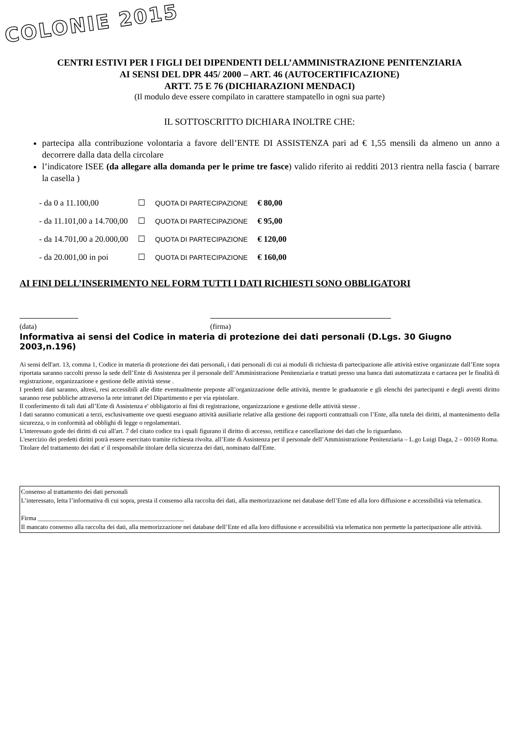COLONIE 2015
CENTRI ESTIVI PER I FIGLI DEI DIPENDENTI DELL’AMMINISTRAZIONE PENITENZIARIA
AI SENSI DEL DPR 445/ 2000 – ART. 46 (AUTOCERTIFICAZIONE)
ARTT. 75 E 76 (DICHIARAZIONI MENDACI)
(Il modulo deve essere compilato in carattere stampatello in ogni sua parte)
IL SOTTOSCRITTO DICHIARA INOLTRE CHE:
partecipa alla contribuzione volontaria a favore dell’ENTE DI ASSISTENZA pari ad € 1,55 mensili da almeno un anno a decorrere dalla data della circolare
l’indicatore ISEE (da allegare alla domanda per le prime tre fasce) valido riferito ai redditi 2013 rientra nella fascia ( barrare la casella )
| - da 0 a 11.100,00 | ☐ | QUOTA DI PARTECIPAZIONE | € 80,00 |
| - da 11.101,00 a 14.700,00 | ☐ | QUOTA DI PARTECIPAZIONE | € 95,00 |
| - da 14.701,00 a 20.000,00 | ☐ | QUOTA DI PARTECIPAZIONE | € 120,00 |
| - da 20.001,00 in poi | ☐ | QUOTA DI PARTECIPAZIONE | € 160,00 |
AI FINI DELL’INSERIMENTO NEL FORM TUTTI I DATI RICHIESTI SONO OBBLIGATORI
(data) (firma)
Informativa ai sensi del Codice in materia di protezione dei dati personali (D.Lgs. 30 Giugno 2003,n.196)
Ai sensi dell'art. 13, comma 1, Codice in materia di protezione dei dati personali, i dati personali di cui ai moduli di richiesta di partecipazione alle attività estive organizzate dall’Ente sopra riportata saranno raccolti presso la sede dell’Ente di Assistenza per il personale dell’Amministrazione Penitenziaria e trattati presso una banca dati automatizzata e cartacea per le finalità di registrazione, organizzazione e gestione delle attività stesse .
I predetti dati saranno, altresì, resi accessibili alle ditte eventualmente preposte all’organizzazione delle attività, mentre le graduatorie e gli elenchi dei partecipanti e degli aventi diritto saranno rese pubbliche attraverso la rete intranet del Dipartimento e per via epistolare.
Il conferimento di tali dati all’Ente di Assistenza e' obbligatorio ai fini di registrazione, organizzazione e gestione delle attività stesse .
I dati saranno comunicati a terzi, esclusivamente ove questi eseguano attività ausiliarie relative alla gestione dei rapporti contrattuali con l’Ente, alla tutela dei diritti, al mantenimento della sicurezza, o in conformità ad obblighi di legge o regolamentari.
L'interessato gode dei diritti di cui all'art. 7 del citato codice tra i quali figurano il diritto di accesso, rettifica e cancellazione dei dati che lo riguardano.
L'esercizio dei predetti diritti potrà essere esercitato tramite richiesta rivolta. all’Ente di Assistenza per il personale dell’Amministrazione Penitenziaria – L.go Luigi Daga, 2 – 00169 Roma.
Titolare del trattamento dei dati e' il responsabile titolare della sicurezza dei dati, nominato dall'Ente.
Consenso al trattamento dei dati personali
L’interessato, letta l’informativa di cui sopra, presta il consenso alla raccolta dei dati, alla memorizzazione nei database dell’Ente ed alla loro diffusione e accessibilità via telematica.
Firma ______________________________________________
Il mancato consenso alla raccolta dei dati, alla memorizzazione nei database dell’Ente ed alla loro diffusione e accessibilità via telematica non permette la partecipazione alle attività.